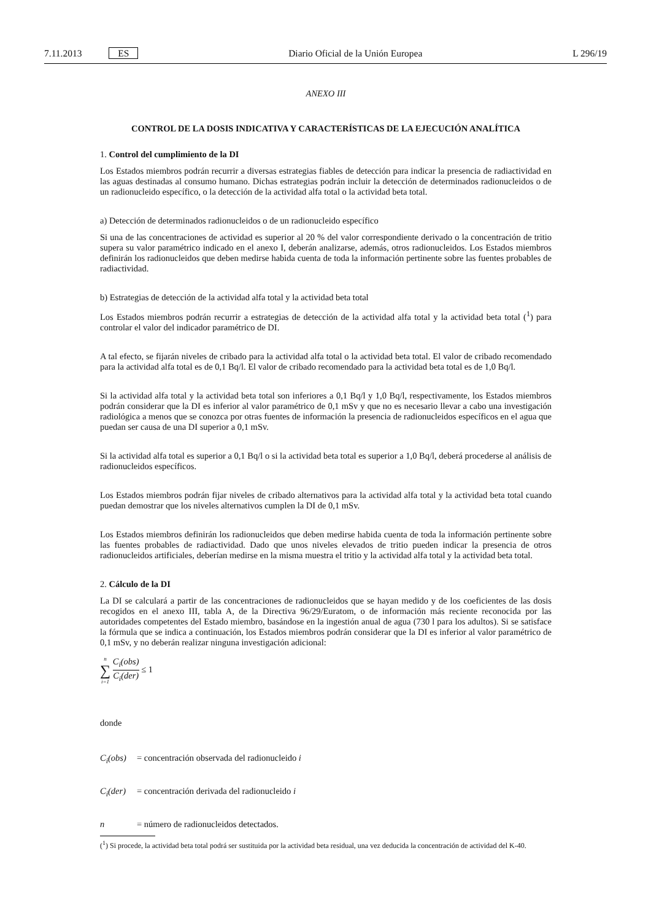7.11.2013 ES Diario Oficial de la Unión Europea L 296/19
ANEXO III
CONTROL DE LA DOSIS INDICATIVA Y CARACTERÍSTICAS DE LA EJECUCIÓN ANALÍTICA
1. Control del cumplimiento de la DI
Los Estados miembros podrán recurrir a diversas estrategias fiables de detección para indicar la presencia de radiactividad en las aguas destinadas al consumo humano. Dichas estrategias podrán incluir la detección de determinados radionu­cleidos o de un radionucleido específico, o la detección de la actividad alfa total o la actividad beta total.
a) Detección de determinados radionucleidos o de un radionucleido específico
Si una de las concentraciones de actividad es superior al 20 % del valor correspondiente derivado o la concentración de tritio supera su valor paramétrico indicado en el anexo I, deberán analizarse, además, otros radionucleidos. Los Estados miembros definirán los radionucleidos que deben medirse habida cuenta de toda la información pertinente sobre las fuentes probables de radiactividad.
b) Estrategias de detección de la actividad alfa total y la actividad beta total
Los Estados miembros podrán recurrir a estrategias de detección de la actividad alfa total y la actividad beta total (<sup>1</sup>) para controlar el valor del indicador paramétrico de DI.
A tal efecto, se fijarán niveles de cribado para la actividad alfa total o la actividad beta total. El valor de cribado recomendado para la actividad alfa total es de 0,1 Bq/l. El valor de cribado recomendado para la actividad beta total es de 1,0 Bq/l.
Si la actividad alfa total y la actividad beta total son inferiores a 0,1 Bq/l y 1,0 Bq/l, respectivamente, los Estados miembros podrán considerar que la DI es inferior al valor paramétrico de 0,1 mSv y que no es necesario llevar a cabo una investigación radiológica a menos que se conozca por otras fuentes de información la presencia de radionu­cleidos específicos en el agua que puedan ser causa de una DI superior a 0,1 mSv.
Si la actividad alfa total es superior a 0,1 Bq/l o si la actividad beta total es superior a 1,0 Bq/l, deberá procederse al análisis de radionucleidos específicos.
Los Estados miembros podrán fijar niveles de cribado alternativos para la actividad alfa total y la actividad beta total cuando puedan demostrar que los niveles alternativos cumplen la DI de 0,1 mSv.
Los Estados miembros definirán los radionucleidos que deben medirse habida cuenta de toda la información pertinente sobre las fuentes probables de radiactividad. Dado que unos niveles elevados de tritio pueden indicar la presencia de otros radionucleidos artificiales, deberían medirse en la misma muestra el tritio y la actividad alfa total y la actividad beta total.
2. Cálculo de la DI
La DI se calculará a partir de las concentraciones de radionucleidos que se hayan medido y de los coeficientes de las dosis recogidos en el anexo III, tabla A, de la Directiva 96/29/Euratom, o de información más reciente reconocida por las autoridades competentes del Estado miembro, basándose en la ingestión anual de agua (730 l para los adultos). Si se satisface la fórmula que se indica a continuación, los Estados miembros podrán considerar que la DI es inferior al valor paramétrico de 0,1 mSv, y no deberán realizar ninguna investigación adicional:
n ∑ i=1 C<sub>i</sub>(obs) C<sub>i</sub>(der) ≤ 1
donde
C<sub>i</sub>(obs) = concentración observada del radionucleido i
C<sub>i</sub>(der) = concentración derivada del radionucleido i
n = número de radionucleidos detectados.
(<sup>1</sup>) Si procede, la actividad beta total podrá ser sustituida por la actividad beta residual, una vez deducida la concentración de actividad del K-40.